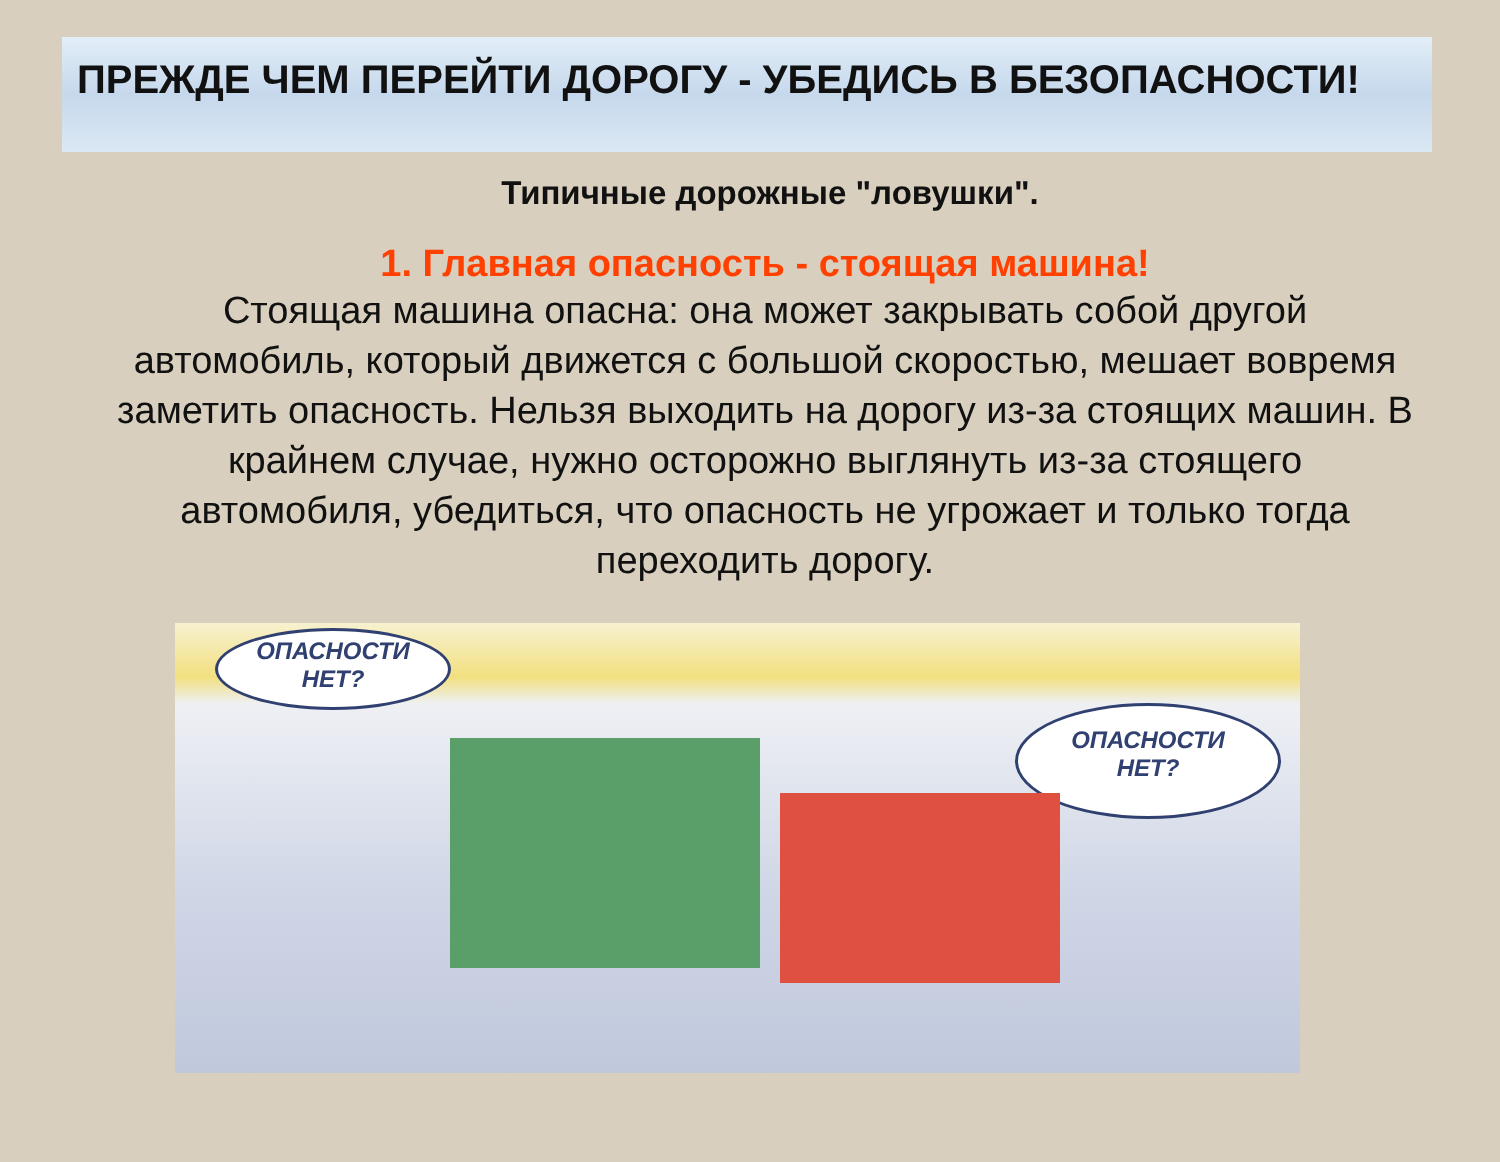ПРЕЖДЕ ЧЕМ ПЕРЕЙТИ ДОРОГУ - УБЕДИСЬ В БЕЗОПАСНОСТИ!
Типичные дорожные "ловушки".
1. Главная опасность - стоящая машина!
Стоящая машина опасна: она может закрывать собой другой автомобиль, который движется с большой скоростью, мешает вовремя заметить опасность. Нельзя выходить на дорогу из-за стоящих машин. В крайнем случае, нужно осторожно выглянуть из-за стоящего автомобиля, убедиться, что опасность не угрожает и только тогда переходить дорогу.
ОПАСНОСТИ
НЕТ?
ОПАСНОСТИ
НЕТ?